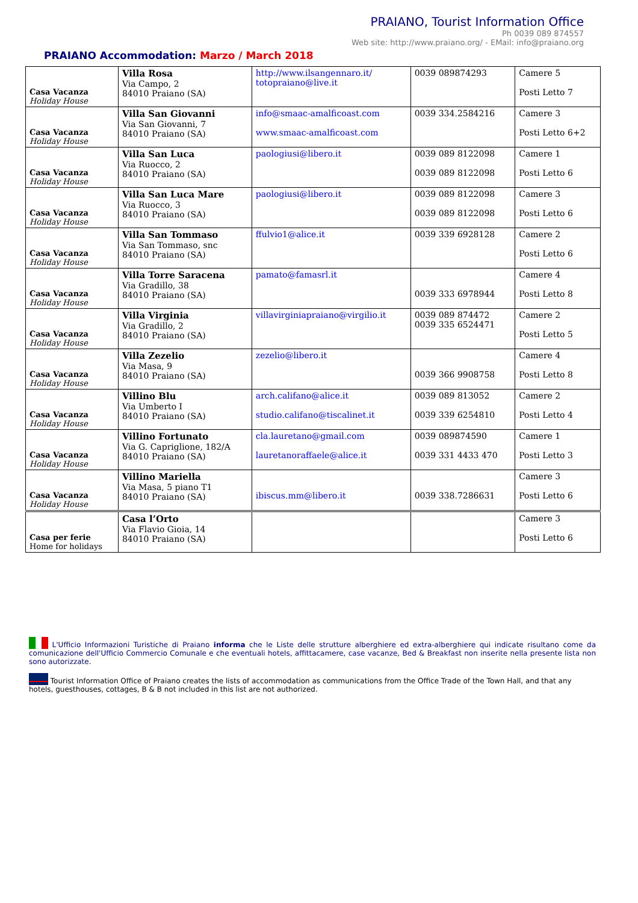PRAIANO, Tourist Information Office
Ph 0039 089 874557
Web site: http://www.praiano.org/ - EMail: info@praiano.org
PRAIANO Accommodation: Marzo / March 2018
| Casa Vacanza Holiday House | Villa Rosa Via Campo, 2 84010 Praiano (SA) | http://www.ilsangennaro.it/ totopraiano@live.it | 0039 089874293 | Camere 5 Posti Letto 7 |
| Casa Vacanza Holiday House | Villa San Giovanni Via San Giovanni, 7 84010 Praiano (SA) | info@smaac-amalficoast.com www.smaac-amalficoast.com | 0039 334.2584216 | Camere 3 Posti Letto 6+2 |
| Casa Vacanza Holiday House | Villa San Luca Via Ruocco, 2 84010 Praiano (SA) | paologiusi@libero.it | 0039 089 8122098 0039 089 8122098 | Camere 1 Posti Letto 6 |
| Casa Vacanza Holiday House | Villa San Luca Mare Via Ruocco, 3 84010 Praiano (SA) | paologiusi@libero.it | 0039 089 8122098 0039 089 8122098 | Camere 3 Posti Letto 6 |
| Casa Vacanza Holiday House | Villa San Tommaso Via San Tommaso, snc 84010 Praiano (SA) | ffulvio1@alice.it | 0039 339 6928128 | Camere 2 Posti Letto 6 |
| Casa Vacanza Holiday House | Villa Torre Saracena Via Gradillo, 38 84010 Praiano (SA) | pamato@famasrl.it | 0039 333 6978944 | Camere 4 Posti Letto 8 |
| Casa Vacanza Holiday House | Villa Virginia Via Gradillo, 2 84010 Praiano (SA) | villavirginiapraiano@virgilio.it | 0039 089 874472 0039 335 6524471 | Camere 2 Posti Letto 5 |
| Casa Vacanza Holiday House | Villa Zezelio Via Masa, 9 84010 Praiano (SA) | zezelio@libero.it | 0039 366 9908758 | Camere 4 Posti Letto 8 |
| Casa Vacanza Holiday House | Villino Blu Via Umberto I 84010 Praiano (SA) | arch.califano@alice.it studio.califano@tiscalinet.it | 0039 089 813052 0039 339 6254810 | Camere 2 Posti Letto 4 |
| Casa Vacanza Holiday House | Villino Fortunato Via G. Capriglione, 182/A 84010 Praiano (SA) | cla.lauretano@gmail.com lauretanoraffaele@alice.it | 0039 089874590 0039 331 4433 470 | Camere 1 Posti Letto 3 |
| Casa Vacanza Holiday House | Villino Mariella Via Masa, 5 piano T1 84010 Praiano (SA) | ibiscus.mm@libero.it | 0039 338.7286631 | Camere 3 Posti Letto 6 |
| Casa per ferie Home for holidays | Casa l’Orto Via Flavio Gioia, 14 84010 Praiano (SA) | | | Camere 3 Posti Letto 6 |
L'Ufficio Informazioni Turistiche di Praiano informa che le Liste delle strutture alberghiere ed extra-alberghiere qui indicate risultano come da comunicazione dell'Ufficio Commercio Comunale e che eventuali hotels, affittacamere, case vacanze, Bed & Breakfast non inserite nella presente lista non sono autorizzate.
Tourist Information Office of Praiano creates the lists of accommodation as communications from the Office Trade of the Town Hall, and that any hotels, guesthouses, cottages, B & B not included in this list are not authorized.